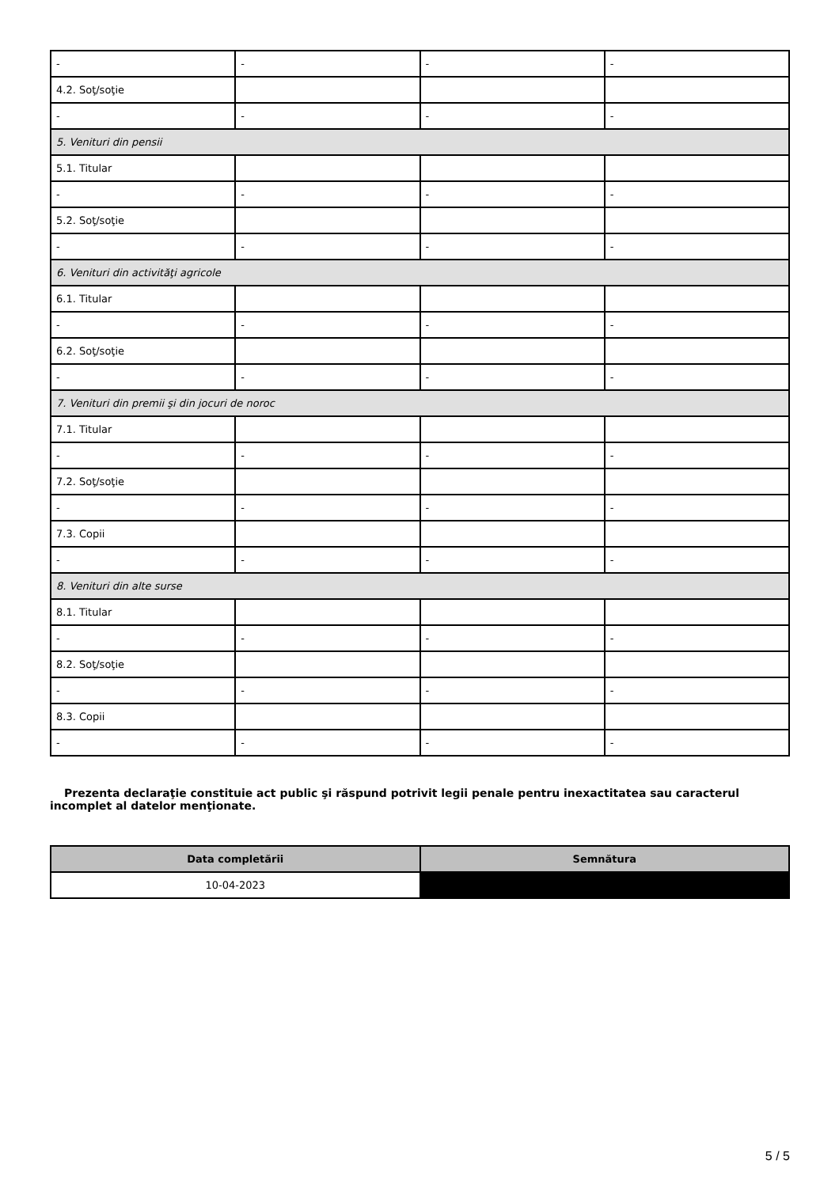| - | - | - | - |
| 4.2. Soţ/soţie | | | |
| - | - | - | - |
| 5. Venituri din pensii | | | |
| 5.1. Titular | | | |
| - | - | - | - |
| 5.2. Soţ/soţie | | | |
| - | - | - | - |
| 6. Venituri din activităţi agricole | | | |
| 6.1. Titular | | | |
| - | - | - | - |
| 6.2. Soţ/soţie | | | |
| - | - | - | - |
| 7. Venituri din premii şi din jocuri de noroc | | | |
| 7.1. Titular | | | |
| - | - | - | - |
| 7.2. Soţ/soţie | | | |
| - | - | - | - |
| 7.3. Copii | | | |
| - | - | - | - |
| 8. Venituri din alte surse | | | |
| 8.1. Titular | | | |
| - | - | - | - |
| 8.2. Soţ/soţie | | | |
| - | - | - | - |
| 8.3. Copii | | | |
| - | - | - | - |
Prezenta declaraţie constituie act public şi răspund potrivit legii penale pentru inexactitatea sau caracterul incomplet al datelor menţionate.
| Data completării | Semnătura |
| --- | --- |
| 10-04-2023 | |
5 / 5